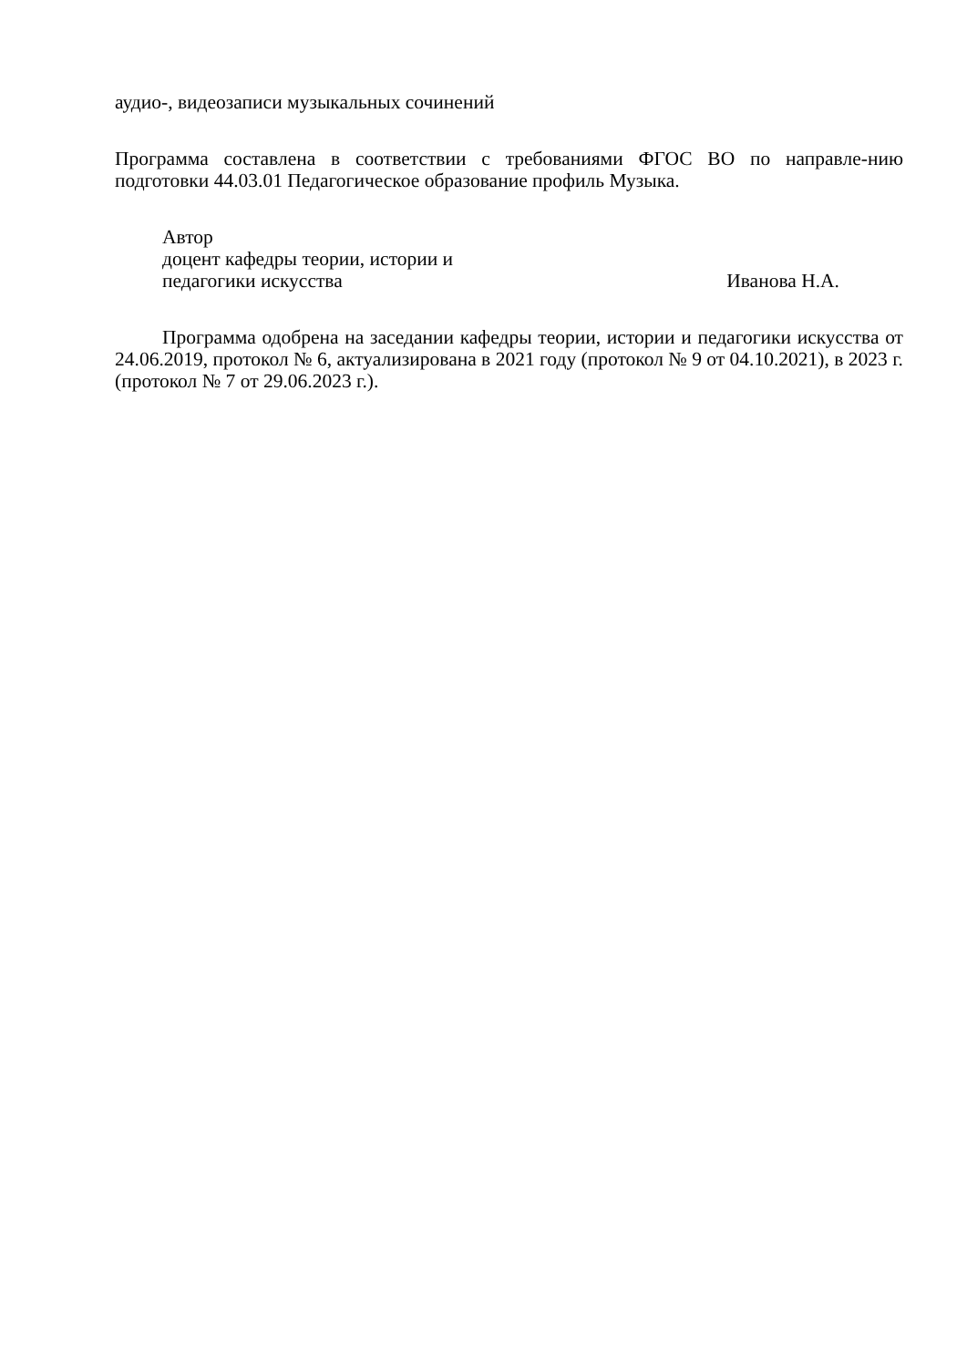аудио-, видеозаписи музыкальных сочинений
Программа составлена в соответствии с требованиями ФГОС ВО по направле-нию подготовки 44.03.01 Педагогическое образование профиль Музыка.
Автор
доцент кафедры теории, истории и
педагогики искусства Иванова Н.А.
Программа одобрена на заседании кафедры теории, истории и педагогики искусства от 24.06.2019, протокол № 6, актуализирована в 2021 году (протокол № 9 от 04.10.2021), в 2023 г. (протокол № 7 от 29.06.2023 г.).